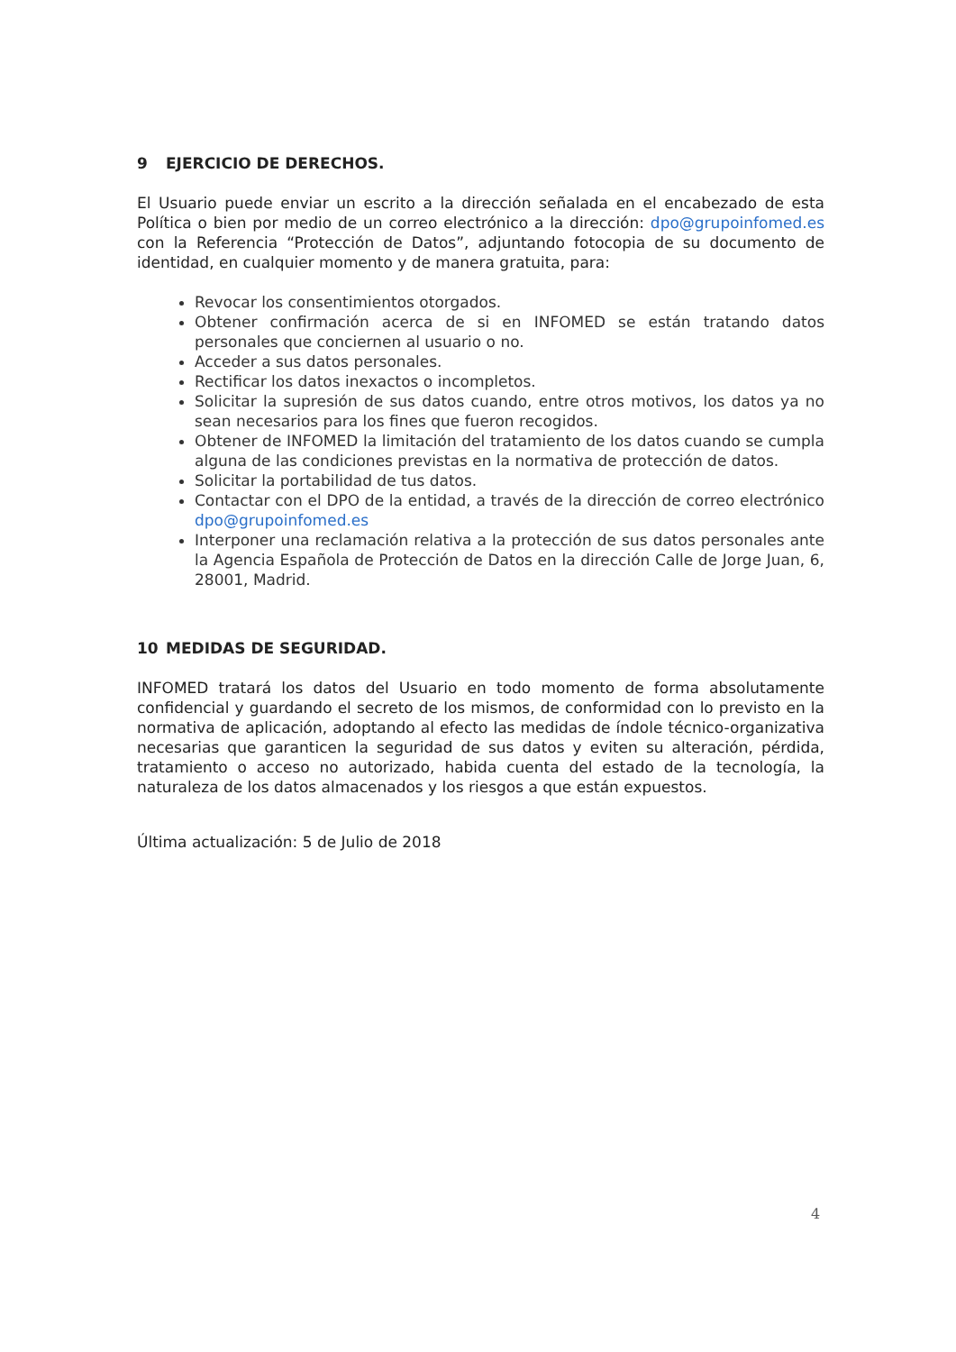9 EJERCICIO DE DERECHOS.
El Usuario puede enviar un escrito a la dirección señalada en el encabezado de esta Política o bien por medio de un correo electrónico a la dirección: dpo@grupoinfomed.es con la Referencia “Protección de Datos”, adjuntando fotocopia de su documento de identidad, en cualquier momento y de manera gratuita, para:
Revocar los consentimientos otorgados.
Obtener confirmación acerca de si en INFOMED se están tratando datos personales que conciernen al usuario o no.
Acceder a sus datos personales.
Rectificar los datos inexactos o incompletos.
Solicitar la supresión de sus datos cuando, entre otros motivos, los datos ya no sean necesarios para los fines que fueron recogidos.
Obtener de INFOMED la limitación del tratamiento de los datos cuando se cumpla alguna de las condiciones previstas en la normativa de protección de datos.
Solicitar la portabilidad de tus datos.
Contactar con el DPO de la entidad, a través de la dirección de correo electrónico dpo@grupoinfomed.es
Interponer una reclamación relativa a la protección de sus datos personales ante la Agencia Española de Protección de Datos en la dirección Calle de Jorge Juan, 6, 28001, Madrid.
10 MEDIDAS DE SEGURIDAD.
INFOMED tratará los datos del Usuario en todo momento de forma absolutamente confidencial y guardando el secreto de los mismos, de conformidad con lo previsto en la normativa de aplicación, adoptando al efecto las medidas de índole técnico-organizativa necesarias que garanticen la seguridad de sus datos y eviten su alteración, pérdida, tratamiento o acceso no autorizado, habida cuenta del estado de la tecnología, la naturaleza de los datos almacenados y los riesgos a que están expuestos.
Última actualización: 5 de Julio de 2018
4